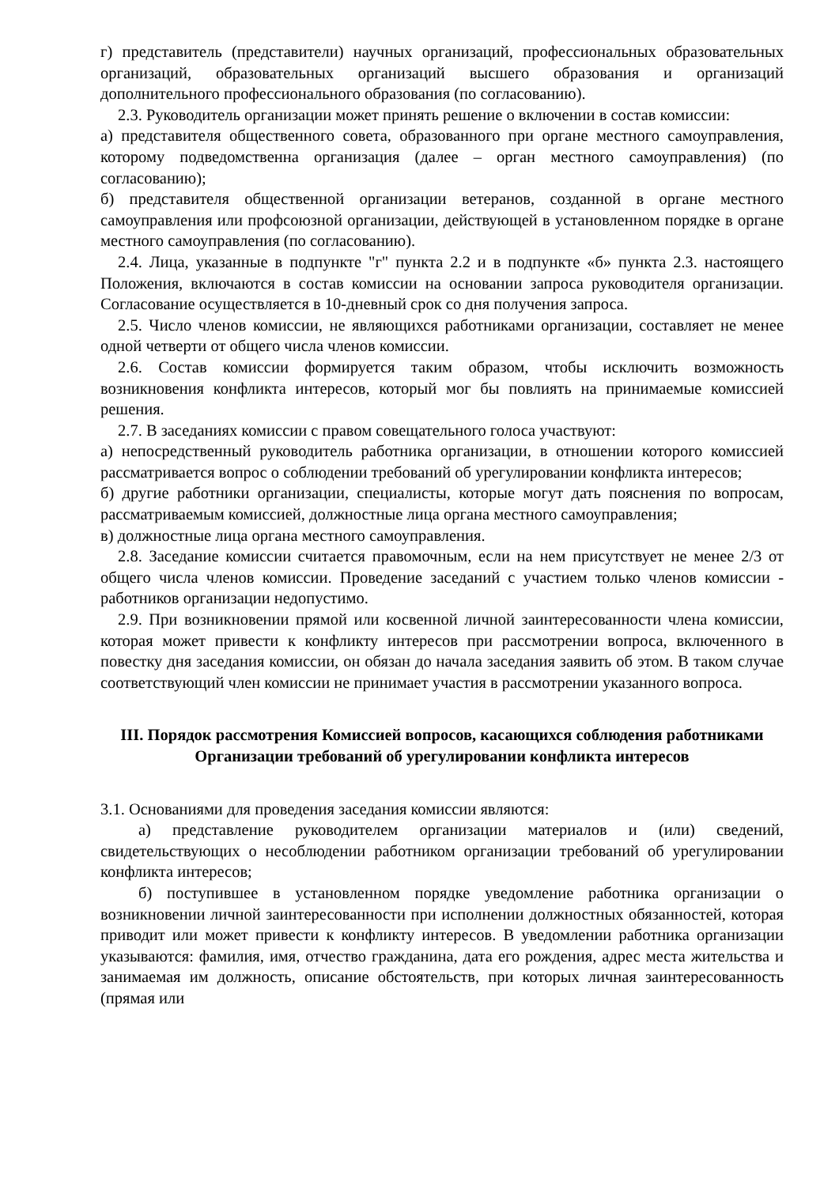г) представитель (представители) научных организаций, профессиональных образовательных организаций, образовательных организаций высшего образования и организаций дополнительного профессионального образования (по согласованию).
2.3. Руководитель организации может принять решение о включении в состав комиссии:
а) представителя общественного совета, образованного при органе местного самоуправления, которому подведомственна организация (далее – орган местного самоуправления) (по согласованию);
б) представителя общественной организации ветеранов, созданной в органе местного самоуправления или профсоюзной организации, действующей в установленном порядке в органе местного самоуправления (по согласованию).
2.4. Лица, указанные в подпункте "г" пункта 2.2 и в подпункте «б» пункта 2.3. настоящего Положения, включаются в состав комиссии на основании запроса руководителя организации. Согласование осуществляется в 10-дневный срок со дня получения запроса.
2.5. Число членов комиссии, не являющихся работниками организации, составляет не менее одной четверти от общего числа членов комиссии.
2.6. Состав комиссии формируется таким образом, чтобы исключить возможность возникновения конфликта интересов, который мог бы повлиять на принимаемые комиссией решения.
2.7. В заседаниях комиссии с правом совещательного голоса участвуют:
а) непосредственный руководитель работника организации, в отношении которого комиссией рассматривается вопрос о соблюдении требований об урегулировании конфликта интересов;
б) другие работники организации, специалисты, которые могут дать пояснения по вопросам, рассматриваемым комиссией, должностные лица органа местного самоуправления;
в) должностные лица органа местного самоуправления.
2.8. Заседание комиссии считается правомочным, если на нем присутствует не менее 2/3 от общего числа членов комиссии. Проведение заседаний с участием только членов комиссии - работников организации недопустимо.
2.9. При возникновении прямой или косвенной личной заинтересованности члена комиссии, которая может привести к конфликту интересов при рассмотрении вопроса, включенного в повестку дня заседания комиссии, он обязан до начала заседания заявить об этом. В таком случае соответствующий член комиссии не принимает участия в рассмотрении указанного вопроса.
III. Порядок рассмотрения Комиссией вопросов, касающихся соблюдения работниками Организации требований об урегулировании конфликта интересов
3.1. Основаниями для проведения заседания комиссии являются:
а) представление руководителем организации материалов и (или) сведений, свидетельствующих о несоблюдении работником организации требований об урегулировании конфликта интересов;
б) поступившее в установленном порядке уведомление работника организации о возникновении личной заинтересованности при исполнении должностных обязанностей, которая приводит или может привести к конфликту интересов. В уведомлении работника организации указываются: фамилия, имя, отчество гражданина, дата его рождения, адрес места жительства и занимаемая им должность, описание обстоятельств, при которых личная заинтересованность (прямая или